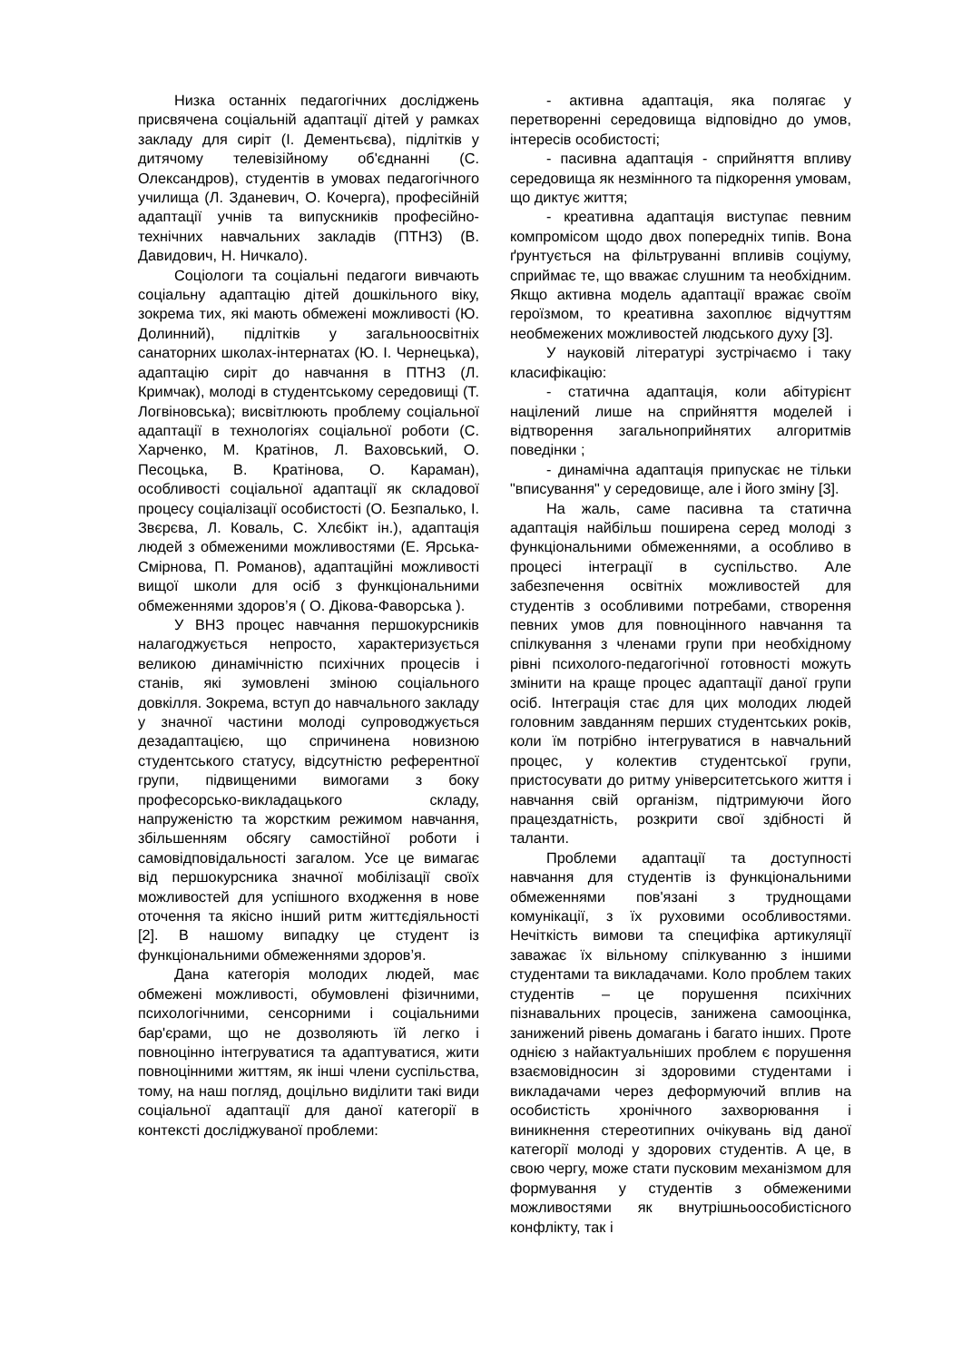Низка останніх педагогічних досліджень присвячена соціальній адаптації дітей у рамках закладу для сиріт (І. Дементьєва), підлітків у дитячому телевізійному об'єднанні (С. Олександров), студентів в умовах педагогічного училища (Л. Зданевич, О. Кочерга), професійній адаптації учнів та випускників професійно-технічних навчальних закладів (ПТНЗ) (В. Давидович, Н. Ничкало).
Соціологи та соціальні педагоги вивчають соціальну адаптацію дітей дошкільного віку, зокрема тих, які мають обмежені можливості (Ю. Долинний), підлітків у загальноосвітніх санаторних школах-інтернатах (Ю. І. Чернецька), адаптацію сиріт до навчання в ПТНЗ (Л. Кримчак), молоді в студентському середовищі (Т. Логвіновська); висвітлюють проблему соціальної адаптації в технологіях соціальної роботи (С. Харченко, М. Кратінов, Л. Ваховський, О. Песоцька, В. Кратінова, О. Караман), особливості соціальної адаптації як складової процесу соціалізації особистості (О. Безпалько, І. Звєрєва, Л. Коваль, С. Хлєбікт ін.), адаптація людей з обмеженими можливостями (Е. Ярська-Смірнова, П. Романов), адаптаційні можливості вищої школи для осіб з функціональними обмеженнями здоров’я ( О. Дікова-Фаворська ).
У ВНЗ процес навчання першокурсників налагоджується непросто, характеризується великою динамічністю психічних процесів і станів, які зумовлені зміною соціального довкілля. Зокрема, вступ до навчального закладу у значної частини молоді супроводжується дезадаптацією, що спричинена новизною студентського статусу, відсутністю референтної групи, підвищеними вимогами з боку професорсько-викладацького складу, напруженістю та жорстким режимом навчання, збільшенням обсягу самостійної роботи і самовідповідальності загалом. Усе це вимагає від першокурсника значної мобілізації своїх можливостей для успішного входження в нове оточення та якісно інший ритм життєдіяльності [2]. В нашому випадку це студент із функціональними обмеженнями здоров’я.
Дана категорія молодих людей, має обмежені можливості, обумовлені фізичними, психологічними, сенсорними і соціальними бар'єрами, що не дозволяють їй легко і повноцінно інтегруватися та адаптуватися, жити повноцінними життям, як інші члени суспільства, тому, на наш погляд, доцільно виділити такі види соціальної адаптації для даної категорії в контексті досліджуваної проблеми:
- активна адаптація, яка полягає у перетворенні середовища відповідно до умов, інтересів особистості;
- пасивна адаптація - сприйняття впливу середовища як незмінного та підкорення умовам, що диктує життя;
- креативна адаптація виступає певним компромісом щодо двох попередніх типів. Вона ґрунтується на фільтруванні впливів соціуму, сприймає те, що вважає слушним та необхідним. Якщо активна модель адаптації вражає своїм героїзмом, то креативна захоплює відчуттям необмежених можливостей людського духу [3].
У науковій літературі зустрічаємо і таку класифікацію:
- статична адаптація, коли абітурієнт націлений лише на сприйняття моделей і відтворення загальноприйнятих алгоритмів поведінки ;
- динамічна адаптація припускає не тільки "вписування" у середовище, але і його зміну [3].
На жаль, саме пасивна та статична адаптація найбільш поширена серед молоді з функціональними обмеженнями, а особливо в процесі інтеграції в суспільство. Але забезпечення освітніх можливостей для студентів з особливими потребами, створення певних умов для повноцінного навчання та спілкування з членами групи при необхідному рівні психолого-педагогічної готовності можуть змінити на краще процес адаптації даної групи осіб. Інтеграція стає для цих молодих людей головним завданням перших студентських років, коли їм потрібно інтегруватися в навчальний процес, у колектив студентської групи, пристосувати до ритму університетського життя і навчання свій організм, підтримуючи його працездатність, розкрити свої здібності й таланти.
Проблеми адаптації та доступності навчання для студентів із функціональними обмеженнями пов'язані з труднощами комунікації, з їх руховими особливостями. Нечіткість вимови та специфіка артикуляції заважає їх вільному спілкуванню з іншими студентами та викладачами. Коло проблем таких студентів – це порушення психічних пізнавальних процесів, занижена самооцінка, занижений рівень домагань і багато інших. Проте однією з найактуальніших проблем є порушення взаємовідносин зі здоровими студентами і викладачами через деформуючий вплив на особистість хронічного захворювання і виникнення стереотипних очікувань від даної категорії молоді у здорових студентів. А це, в свою чергу, може стати пусковим механізмом для формування у студентів з обмеженими можливостями як внутрішньоособистісного конфлікту, так і